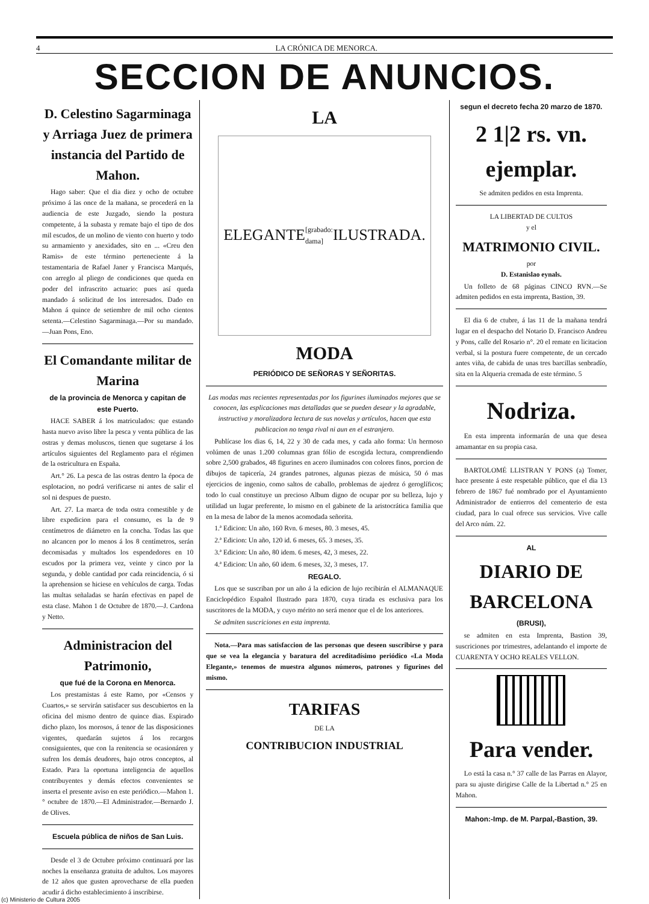4 LA CRÓNICA DE MENORCA.
SECCION DE ANUNCIOS.
D. Celestino Sagarminaga y Arriaga Juez de primera instancia del Partido de Mahon.
Hago saber: Que el dia diez y ocho de octubre próximo á las once de la mañana, se procederá en la audiencia de este Juzgado, siendo la postura competente, á la subasta y remate bajo el tipo de dos mil escudos, de un molino de viento con huerto y todo su armamiento y anexidades, sito en ... «Creu den Ramis» de este término perteneciente á la testamentaria de Rafael Janer y Francisca Marqués, con arreglo al pliego de condiciones que queda en poder del infrascrito actuario: pues así queda mandado á solicitud de los interesados. Dado en Mahon á quince de setiembre de mil ocho cientos setenta.—Celestino Sagarminaga.—Por su mandado.—Juan Pons, Eno.
El Comandante militar de Marina
de la provincia de Menorca y capitan de este Puerto.
HACE SABER á los matriculados: que estando hasta nuevo aviso libre la pesca y venta pública de las ostras y demas moluscos, tienen que sugetarse á los artículos siguientes del Reglamento para el régimen de la ostricultura en España.
Art.° 26. La pesca de las ostras dentro la época de esplotacion, no podrá verificarse ni antes de salir el sol ni despues de puesto.
Art. 27. La marca de toda ostra comestible y de libre expedicion para el consumo, es la de 9 centímetros de diámetro en la concha. Todas las que no alcancen por lo menos á los 8 centímetros, serán decomisadas y multados los espendedores en 10 escudos por la primera vez, veinte y cinco por la segunda, y doble cantidad por cada reincidencia, ó si la aprehension se hiciese en vehículos de carga. Todas las multas señaladas se harán efectivas en papel de esta clase. Mahon 1 de Octubre de 1870.—J. Cardona y Netto.
Administracion del Patrimonio,
que fué de la Corona en Menorca.
Los prestamistas á este Ramo, por «Censos y Cuartos,» se servirán satisfacer sus descubiertos en la oficina del mismo dentro de quince dias. Espirado dicho plazo, los morosos, á tenor de las disposiciones vigentes, quedarán sujetos á los recargos consiguientes, que con la renitencia se ocasionáren y sufren los demás deudores, bajo otros conceptos, al Estado. Para la oportuna inteligencia de aquellos contribuyentes y demás efectos convenientes se inserta el presente aviso en este periódico.—Mahon 1.° octubre de 1870.—El Administrador.—Bernardo J. de Olives.
Escuela pública de niños de San Luis.
Desde el 3 de Octubre próximo continuará por las noches la enseñanza gratuita de adultos. Los mayores de 12 años que gusten aprovecharse de ella pueden acudir á dicho establecimiento á inscribirse.
LA
ELEGANTE [grabado: dama] ILUSTRADA.
MODA
PERIÓDICO DE SEÑORAS Y SEÑORITAS.
Las modas mas recientes representadas por los figurines iluminados mejores que se conocen, las esplicaciones mas detalladas que se pueden desear y la agradable, instructiva y moralizadora lectura de sus novelas y artículos, hacen que esta publicacion no tenga rival ni aun en el estranjero.
Publícase los dias 6, 14, 22 y 30 de cada mes, y cada año forma: Un hermoso volúmen de unas 1.200 columnas gran fólio de escogida lectura, comprendiendo sobre 2,500 grabados, 48 figurines en acero iluminados con colores finos, porcion de dibujos de tapicería, 24 grandes patrones, algunas piezas de música, 50 ó mas ejercicios de ingenio, como saltos de caballo, problemas de ajedrez ó geroglíficos; todo lo cual constituye un precioso Album digno de ocupar por su belleza, lujo y utilidad un lugar preferente, lo mismo en el gabinete de la aristocrática familia que en la mesa de labor de la menos acomodada señorita.
1.ª Edicion: Un año, 160 Rvn. 6 meses, 80. 3 meses, 45.
2.ª Edicion: Un año, 120 id. 6 meses, 65. 3 meses, 35.
3.ª Edicion: Un año, 80 idem. 6 meses, 42, 3 meses, 22.
4.ª Edicion: Un año, 60 idem. 6 meses, 32, 3 meses, 17.
REGALO.
Los que se suscriban por un año á la edicion de lujo recibirán el ALMANAQUE Enciclopédico Español Ilustrado para 1870, cuya tirada es esclusiva para los suscritores de la MODA, y cuyo mérito no será menor que el de los anteriores.
Se admiten suscriciones en esta imprenta.
Nota.—Para mas satisfaccion de las personas que deseen suscribirse y para que se vea la elegancia y baratura del acreditadísimo periódico «La Moda Elegante,» tenemos de muestra algunos números, patrones y figurines del mismo.
TARIFAS
DE LA
CONTRIBUCION INDUSTRIAL
segun el decreto fecha 20 marzo de 1870.
2 1|2 rs. vn. ejemplar.
Se admiten pedidos en esta Imprenta.
LA LIBERTAD DE CULTOS
y el
MATRIMONIO CIVIL.
por
D. Estanislao eynals.
Un folleto de 68 páginas CINCO RVN.—Se admiten pedidos en esta imprenta, Bastion, 39.
El dia 6 de ctubre, á las 11 de la mañana tendrá lugar en el despacho del Notario D. Francisco Andreu y Pons, calle del Rosario n°. 20 el remate en licitacion verbal, si la postura fuere competente, de un cercado antes viña, de cabida de unas tres barcillas senbradío, sita en la Alqueria cremada de este término. 5
Nodriza.
En esta imprenta informarán de una que desea amamantar en su propia casa.
BARTOLOMÉ LLISTRAN Y PONS (a) Tomer, hace presente á este respetable público, que el dia 13 febrero de 1867 fué nombrado por el Ayuntamiento Administrador de entierros del cementerio de esta ciudad, para lo cual ofrece sus servicios. Vive calle del Arco núm. 22.
AL
DIARIO DE BARCELONA
(BRUSI),
se admiten en esta Imprenta, Bastion 39, suscriciones por trimestres, adelantando el importe de CUARENTA Y OCHO REALES VELLON.
Para vender.
Lo está la casa n.° 37 calle de las Parras en Alayor, para su ajuste dirigirse Calle de la Libertad n.° 25 en Mahon.
Mahon:-Imp. de M. Parpal,-Bastion, 39.
(c) Ministerio de Cultura 2005